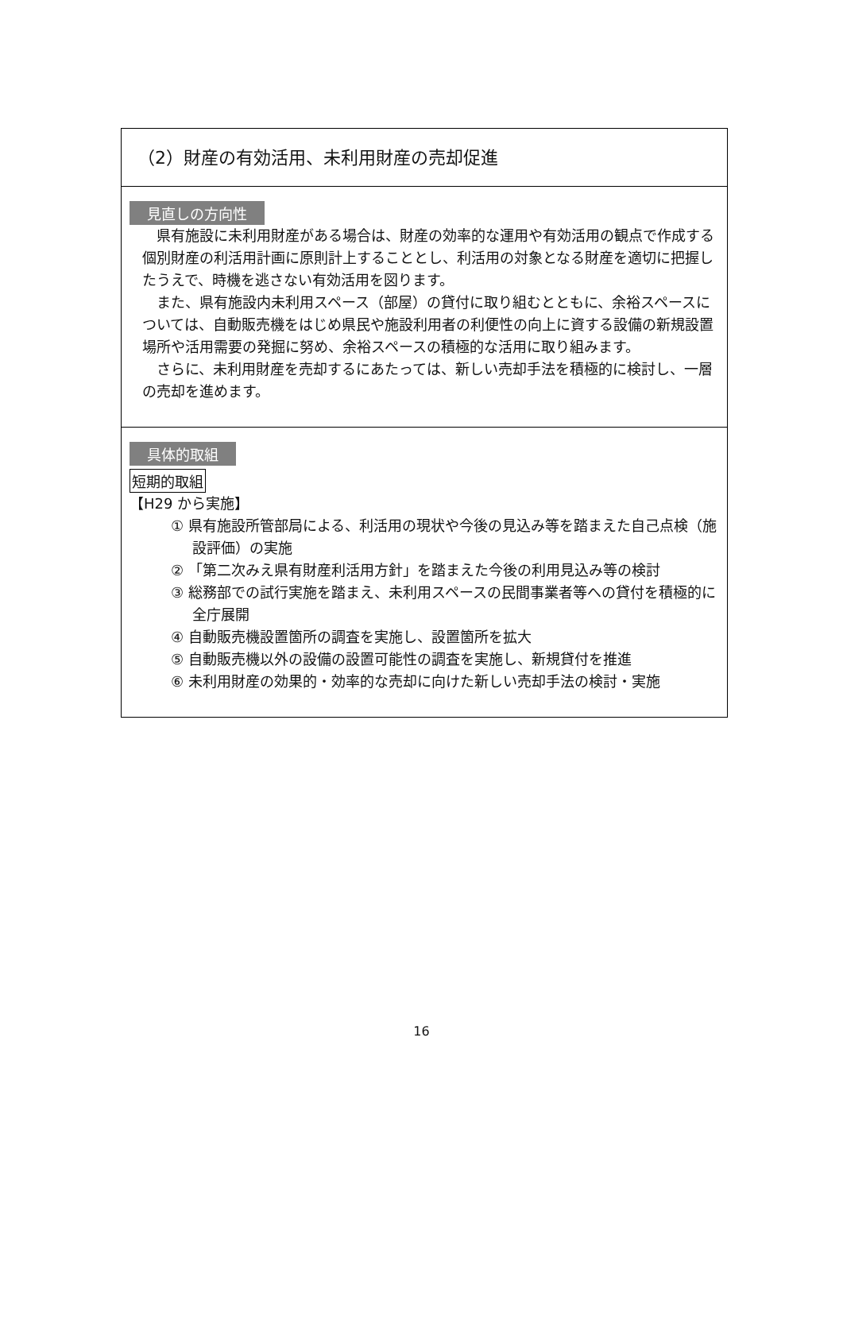（2）財産の有効活用、未利用財産の売却促進
見直しの方向性
県有施設に未利用財産がある場合は、財産の効率的な運用や有効活用の観点で作成する個別財産の利活用計画に原則計上することとし、利活用の対象となる財産を適切に把握したうえで、時機を逃さない有効活用を図ります。
また、県有施設内未利用スペース（部屋）の貸付に取り組むとともに、余裕スペースについては、自動販売機をはじめ県民や施設利用者の利便性の向上に資する設備の新規設置場所や活用需要の発掘に努め、余裕スペースの積極的な活用に取り組みます。
さらに、未利用財産を売却するにあたっては、新しい売却手法を積極的に検討し、一層の売却を進めます。
具体的取組
短期的取組
【H29 から実施】
① 県有施設所管部局による、利活用の現状や今後の見込み等を踏まえた自己点検（施設評価）の実施
② 「第二次みえ県有財産利活用方針」を踏まえた今後の利用見込み等の検討
③ 総務部での試行実施を踏まえ、未利用スペースの民間事業者等への貸付を積極的に全庁展開
④ 自動販売機設置箇所の調査を実施し、設置箇所を拡大
⑤ 自動販売機以外の設備の設置可能性の調査を実施し、新規貸付を推進
⑥ 未利用財産の効果的・効率的な売却に向けた新しい売却手法の検討・実施
16